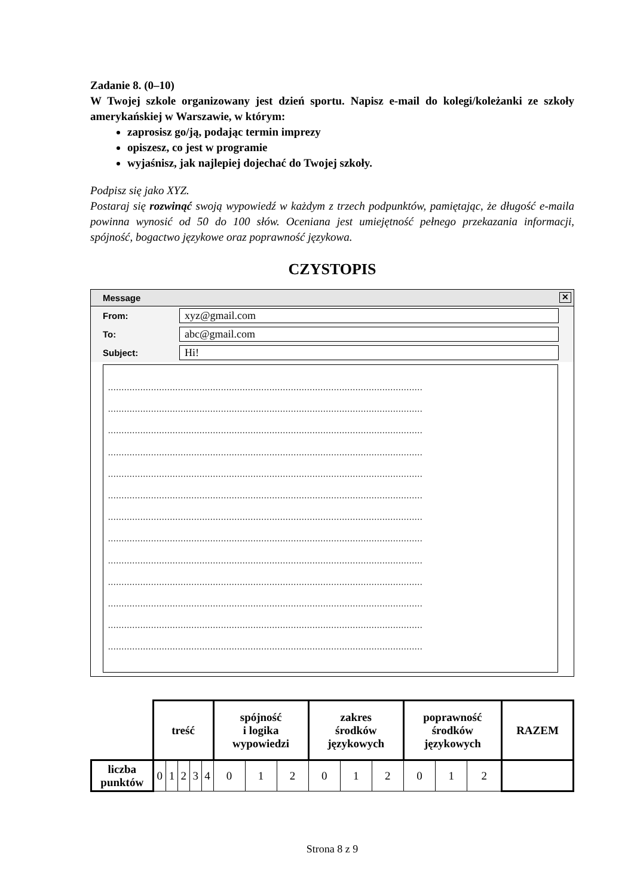Zadanie 8. (0–10)
W Twojej szkole organizowany jest dzień sportu. Napisz e-mail do kolegi/koleżanki ze szkoły amerykańskiej w Warszawie, w którym:
zaprosisz go/ją, podając termin imprezy
opiszesz, co jest w programie
wyjaśnisz, jak najlepiej dojechać do Twojej szkoły.
Podpisz się jako XYZ.
Postaraj się rozwinąć swoją wypowiedź w każdym z trzech podpunktów, pamiętając, że długość e-maila powinna wynosić od 50 do 100 słów. Oceniana jest umiejętność pełnego przekazania informacji, spójność, bogactwo językowe oraz poprawność językowa.
CZYSTOPIS
Message
✕
From: xyz@gmail.com
To: abc@gmail.com
Subject: Hi!
.....................................................................................................................
.....................................................................................................................
.....................................................................................................................
.....................................................................................................................
.....................................................................................................................
.....................................................................................................................
.....................................................................................................................
.....................................................................................................................
.....................................................................................................................
.....................................................................................................................
.....................................................................................................................
.....................................................................................................................
.....................................................................................................................
| | treść | | | | | spójność i logika wypowiedzi | | | zakres środków językowych | | | poprawność środków językowych | | | RAZEM |
| liczba punktów | 0 | 1 | 2 | 3 | 4 | 0 | 1 | 2 | 0 | 1 | 2 | 0 | 1 | 2 | |
Strona 8 z 9